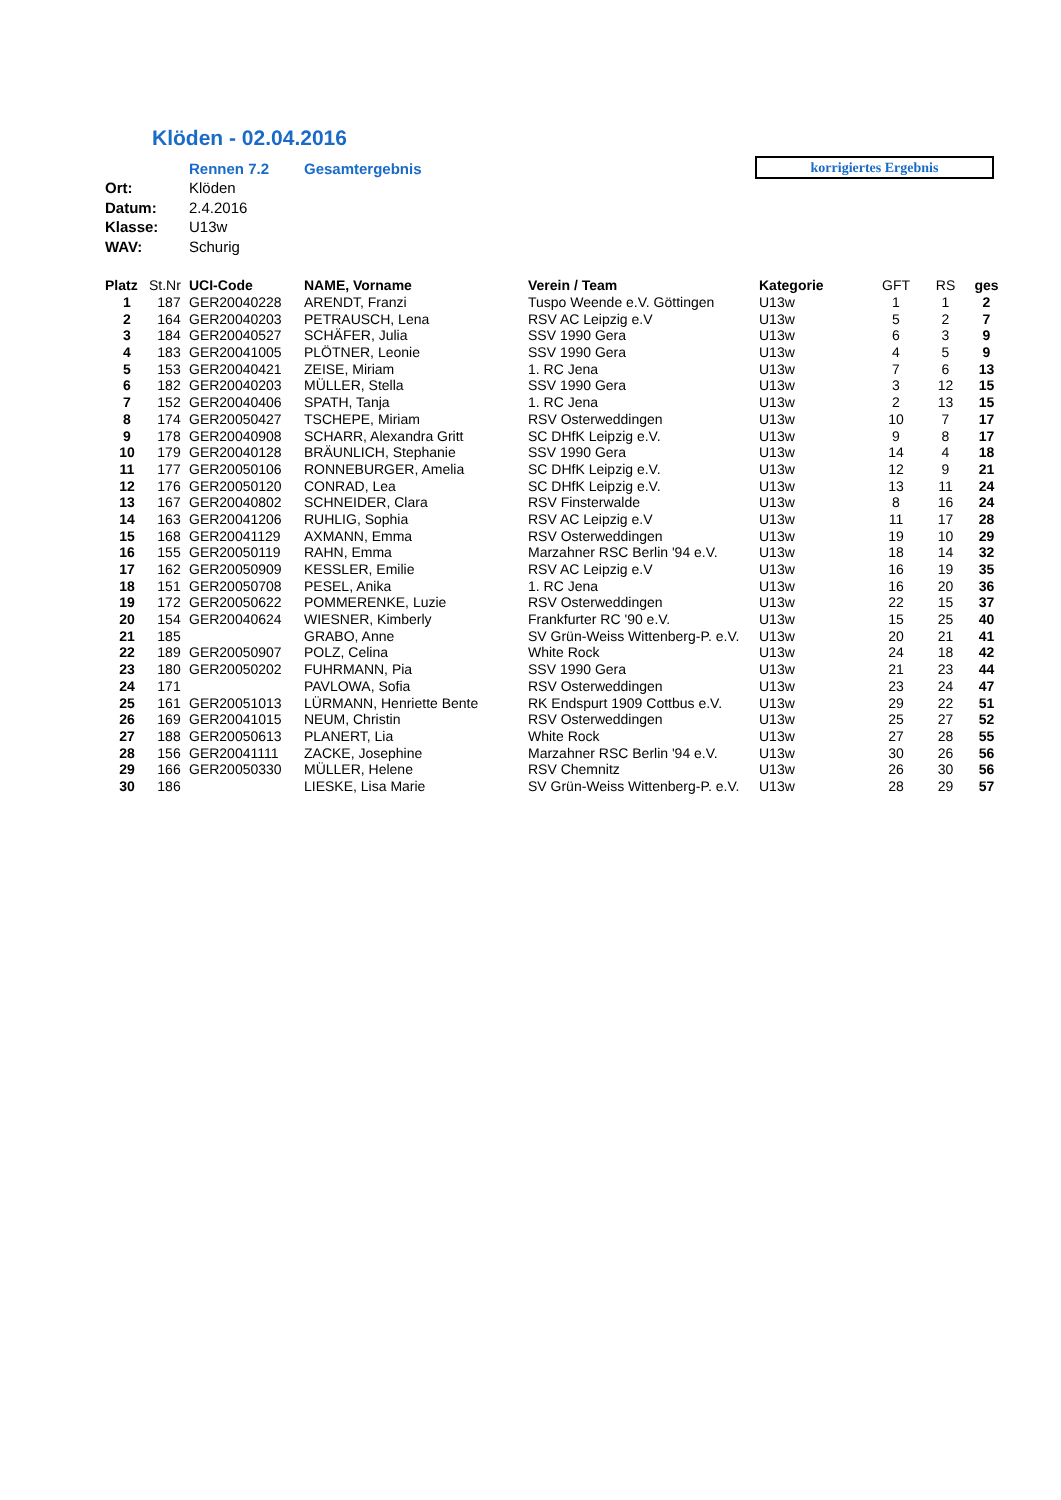Klöden - 02.04.2016
Rennen 7.2 Gesamtergebnis
korrigiertes Ergebnis
Ort: Klöden
Datum: 2.4.2016
Klasse: U13w
WAV: Schurig
| Platz | St.Nr | UCI-Code | NAME, Vorname | Verein / Team | Kategorie | GFT | RS | ges |
| --- | --- | --- | --- | --- | --- | --- | --- | --- |
| 1 | 187 | GER20040228 | ARENDT, Franzi | Tuspo Weende e.V. Göttingen | U13w | 1 | 1 | 2 |
| 2 | 164 | GER20040203 | PETRAUSCH, Lena | RSV AC Leipzig e.V | U13w | 5 | 2 | 7 |
| 3 | 184 | GER20040527 | SCHÄFER, Julia | SSV 1990 Gera | U13w | 6 | 3 | 9 |
| 4 | 183 | GER20041005 | PLÖTNER, Leonie | SSV 1990 Gera | U13w | 4 | 5 | 9 |
| 5 | 153 | GER20040421 | ZEISE, Miriam | 1. RC Jena | U13w | 7 | 6 | 13 |
| 6 | 182 | GER20040203 | MÜLLER, Stella | SSV 1990 Gera | U13w | 3 | 12 | 15 |
| 7 | 152 | GER20040406 | SPATH, Tanja | 1. RC Jena | U13w | 2 | 13 | 15 |
| 8 | 174 | GER20050427 | TSCHEPE, Miriam | RSV Osterweddingen | U13w | 10 | 7 | 17 |
| 9 | 178 | GER20040908 | SCHARR, Alexandra Gritt | SC DHfK Leipzig e.V. | U13w | 9 | 8 | 17 |
| 10 | 179 | GER20040128 | BRÄUNLICH, Stephanie | SSV 1990 Gera | U13w | 14 | 4 | 18 |
| 11 | 177 | GER20050106 | RONNEBURGER, Amelia | SC DHfK Leipzig e.V. | U13w | 12 | 9 | 21 |
| 12 | 176 | GER20050120 | CONRAD, Lea | SC DHfK Leipzig e.V. | U13w | 13 | 11 | 24 |
| 13 | 167 | GER20040802 | SCHNEIDER, Clara | RSV Finsterwalde | U13w | 8 | 16 | 24 |
| 14 | 163 | GER20041206 | RUHLIG, Sophia | RSV AC Leipzig e.V | U13w | 11 | 17 | 28 |
| 15 | 168 | GER20041129 | AXMANN, Emma | RSV Osterweddingen | U13w | 19 | 10 | 29 |
| 16 | 155 | GER20050119 | RAHN, Emma | Marzahner RSC Berlin '94 e.V. | U13w | 18 | 14 | 32 |
| 17 | 162 | GER20050909 | KESSLER, Emilie | RSV AC Leipzig e.V | U13w | 16 | 19 | 35 |
| 18 | 151 | GER20050708 | PESEL, Anika | 1. RC Jena | U13w | 16 | 20 | 36 |
| 19 | 172 | GER20050622 | POMMERENKE, Luzie | RSV Osterweddingen | U13w | 22 | 15 | 37 |
| 20 | 154 | GER20040624 | WIESNER, Kimberly | Frankfurter RC '90 e.V. | U13w | 15 | 25 | 40 |
| 21 | 185 | | GRABO, Anne | SV Grün-Weiss Wittenberg-P. e.V. | U13w | 20 | 21 | 41 |
| 22 | 189 | GER20050907 | POLZ, Celina | White Rock | U13w | 24 | 18 | 42 |
| 23 | 180 | GER20050202 | FUHRMANN, Pia | SSV 1990 Gera | U13w | 21 | 23 | 44 |
| 24 | 171 | | PAVLOWA, Sofia | RSV Osterweddingen | U13w | 23 | 24 | 47 |
| 25 | 161 | GER20051013 | LÜRMANN, Henriette Bente | RK Endspurt 1909 Cottbus e.V. | U13w | 29 | 22 | 51 |
| 26 | 169 | GER20041015 | NEUM, Christin | RSV Osterweddingen | U13w | 25 | 27 | 52 |
| 27 | 188 | GER20050613 | PLANERT, Lia | White Rock | U13w | 27 | 28 | 55 |
| 28 | 156 | GER20041111 | ZACKE, Josephine | Marzahner RSC Berlin '94 e.V. | U13w | 30 | 26 | 56 |
| 29 | 166 | GER20050330 | MÜLLER, Helene | RSV Chemnitz | U13w | 26 | 30 | 56 |
| 30 | 186 | | LIESKE, Lisa Marie | SV Grün-Weiss Wittenberg-P. e.V. | U13w | 28 | 29 | 57 |